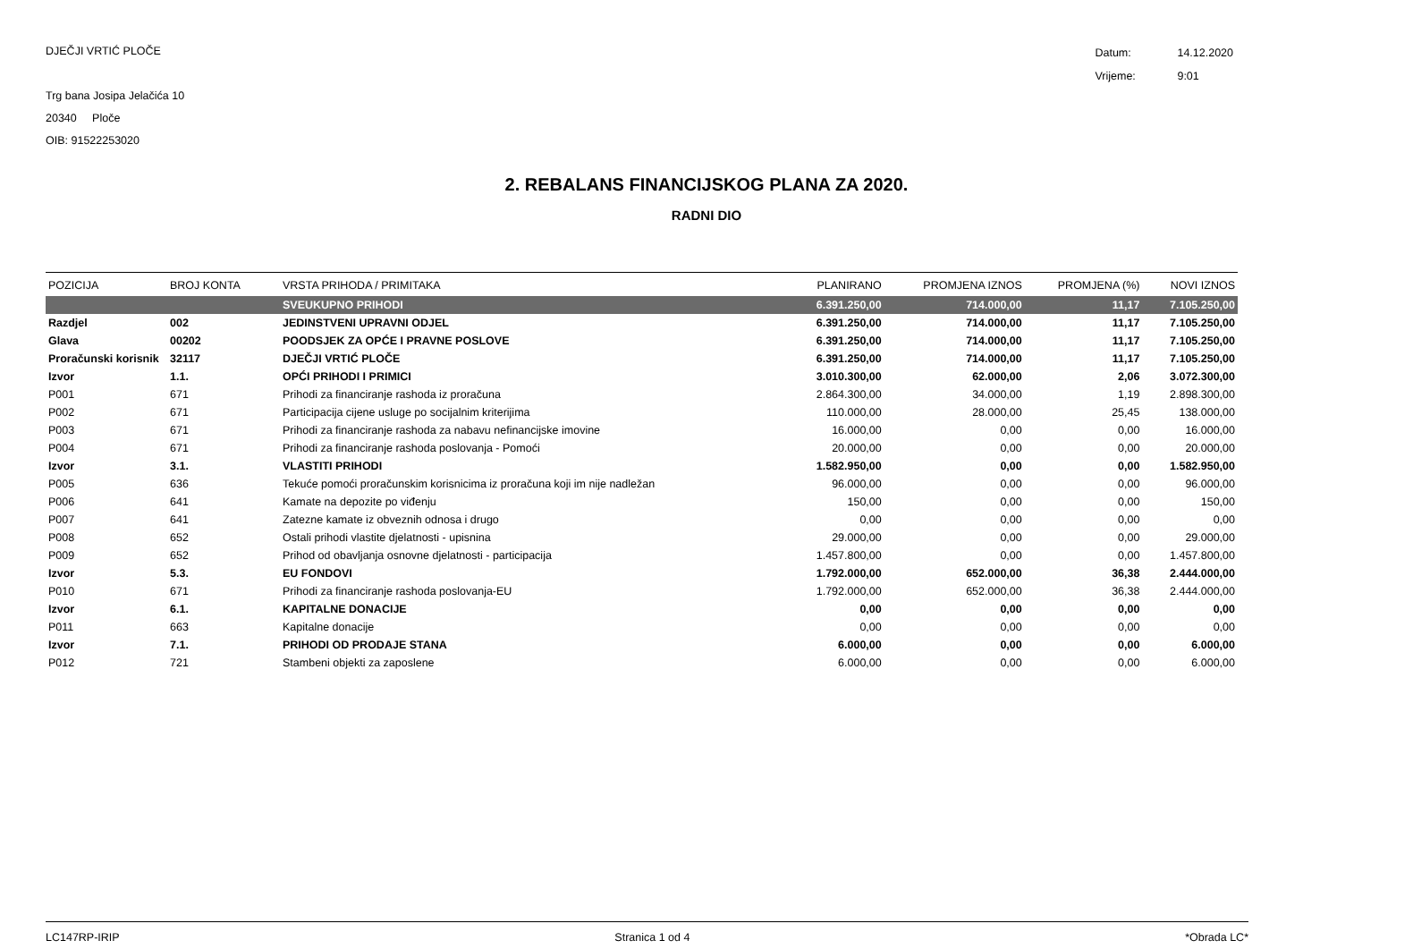DJEČJI VRTIĆ PLOČE
Trg bana Josipa Jelačića 10
20340 Ploče
OIB: 91522253020
| Datum: | 14.12.2020 |
| Vrijeme: | 9:01 |
2. REBALANS FINANCIJSKOG PLANA ZA 2020.
RADNI DIO
| POZICIJA | BROJ KONTA | VRSTA PRIHODA / PRIMITAKA | PLANIRANO | PROMJENA IZNOS | PROMJENA (%) | NOVI IZNOS |
| --- | --- | --- | --- | --- | --- | --- |
| | | SVEUKUPNO PRIHODI | 6.391.250,00 | 714.000,00 | 11,17 | 7.105.250,00 |
| Razdjel | 002 | JEDINSTVENI UPRAVNI ODJEL | 6.391.250,00 | 714.000,00 | 11,17 | 7.105.250,00 |
| Glava | 00202 | POODSJEK ZA OPĆE I PRAVNE POSLOVE | 6.391.250,00 | 714.000,00 | 11,17 | 7.105.250,00 |
| Proračunski korisnik | 32117 | DJEČJI VRTIĆ PLOČE | 6.391.250,00 | 714.000,00 | 11,17 | 7.105.250,00 |
| Izvor | 1.1. | OPĆI PRIHODI I PRIMICI | 3.010.300,00 | 62.000,00 | 2,06 | 3.072.300,00 |
| P001 | 671 | Prihodi za financiranje rashoda iz proračuna | 2.864.300,00 | 34.000,00 | 1,19 | 2.898.300,00 |
| P002 | 671 | Participacija cijene usluge po socijalnim kriterijima | 110.000,00 | 28.000,00 | 25,45 | 138.000,00 |
| P003 | 671 | Prihodi za financiranje rashoda za nabavu nefinancijske imovine | 16.000,00 | 0,00 | 0,00 | 16.000,00 |
| P004 | 671 | Prihodi za financiranje rashoda poslovanja - Pomoći | 20.000,00 | 0,00 | 0,00 | 20.000,00 |
| Izvor | 3.1. | VLASTITI PRIHODI | 1.582.950,00 | 0,00 | 0,00 | 1.582.950,00 |
| P005 | 636 | Tekuće pomoći proračunskim korisnicima iz proračuna koji im nije nadležan | 96.000,00 | 0,00 | 0,00 | 96.000,00 |
| P006 | 641 | Kamate na depozite po viđenju | 150,00 | 0,00 | 0,00 | 150,00 |
| P007 | 641 | Zatezne kamate iz obveznih odnosa i drugo | 0,00 | 0,00 | 0,00 | 0,00 |
| P008 | 652 | Ostali prihodi vlastite djelatnosti - upisnina | 29.000,00 | 0,00 | 0,00 | 29.000,00 |
| P009 | 652 | Prihod od obavljanja osnovne djelatnosti - participacija | 1.457.800,00 | 0,00 | 0,00 | 1.457.800,00 |
| Izvor | 5.3. | EU FONDOVI | 1.792.000,00 | 652.000,00 | 36,38 | 2.444.000,00 |
| P010 | 671 | Prihodi za financiranje rashoda poslovanja-EU | 1.792.000,00 | 652.000,00 | 36,38 | 2.444.000,00 |
| Izvor | 6.1. | KAPITALNE DONACIJE | 0,00 | 0,00 | 0,00 | 0,00 |
| P011 | 663 | Kapitalne donacije | 0,00 | 0,00 | 0,00 | 0,00 |
| Izvor | 7.1. | PRIHODI OD PRODAJE STANA | 6.000,00 | 0,00 | 0,00 | 6.000,00 |
| P012 | 721 | Stambeni objekti za zaposlene | 6.000,00 | 0,00 | 0,00 | 6.000,00 |
LC147RP-IRIP Stranica 1 od 4 *Obrada LC*